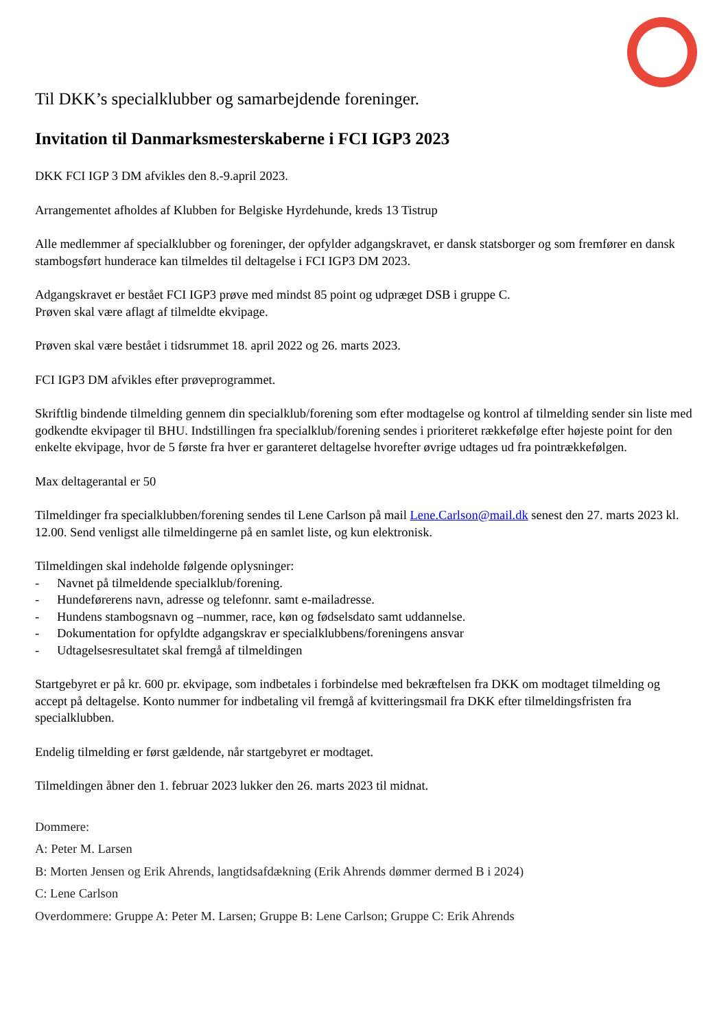Til DKK’s specialklubber og samarbejdende foreninger.
Invitation til Danmarksmesterskaberne i FCI IGP3 2023
DKK FCI IGP 3 DM afvikles den 8.-9.april 2023.
Arrangementet afholdes af Klubben for Belgiske Hyrdehunde, kreds 13 Tistrup
Alle medlemmer af specialklubber og foreninger, der opfylder adgangskravet, er dansk statsborger og som fremfører en dansk stambogsført hunderace kan tilmeldes til deltagelse i FCI IGP3 DM 2023.
Adgangskravet er bestået FCI IGP3 prøve med mindst 85 point og udpræget DSB i gruppe C.
Prøven skal være aflagt af tilmeldte ekvipage.
Prøven skal være bestået i tidsrummet 18. april 2022 og 26. marts 2023.
FCI IGP3 DM afvikles efter prøveprogrammet.
Skriftlig bindende tilmelding gennem din specialklub/forening som efter modtagelse og kontrol af tilmelding sender sin liste med godkendte ekvipager til BHU. Indstillingen fra specialklub/forening sendes i prioriteret rækkefølge efter højeste point for den enkelte ekvipage, hvor de 5 første fra hver er garanteret deltagelse hvorefter øvrige udtages ud fra pointrækkefølgen.
Max deltagerantal er 50
Tilmeldinger fra specialklubben/forening sendes til Lene Carlson på mail Lene.Carlson@mail.dk senest den 27. marts 2023 kl. 12.00. Send venligst alle tilmeldingerne på en samlet liste, og kun elektronisk.
Tilmeldingen skal indeholde følgende oplysninger:
- Navnet på tilmeldende specialklub/forening.
- Hundeførerens navn, adresse og telefonnr. samt e-mailadresse.
- Hundens stambogsnavn og –nummer, race, køn og fødselsdato samt uddannelse.
- Dokumentation for opfyldte adgangskrav er specialklubbens/foreningens ansvar
- Udtagelsesresultatet skal fremgå af tilmeldingen
Startgebyret er på kr. 600 pr. ekvipage, som indbetales i forbindelse med bekræftelsen fra DKK om modtaget tilmelding og accept på deltagelse. Konto nummer for indbetaling vil fremgå af kvitteringsmail fra DKK efter tilmeldingsfristen fra specialklubben.
Endelig tilmelding er først gældende, når startgebyret er modtaget.
Tilmeldingen åbner den 1. februar 2023 lukker den 26. marts 2023 til midnat.
Dommere:
A: Peter M. Larsen
B: Morten Jensen og Erik Ahrends, langtidsafdækning (Erik Ahrends dømmer dermed B i 2024)
C: Lene Carlson
Overdommere: Gruppe A: Peter M. Larsen; Gruppe B: Lene Carlson; Gruppe C: Erik Ahrends